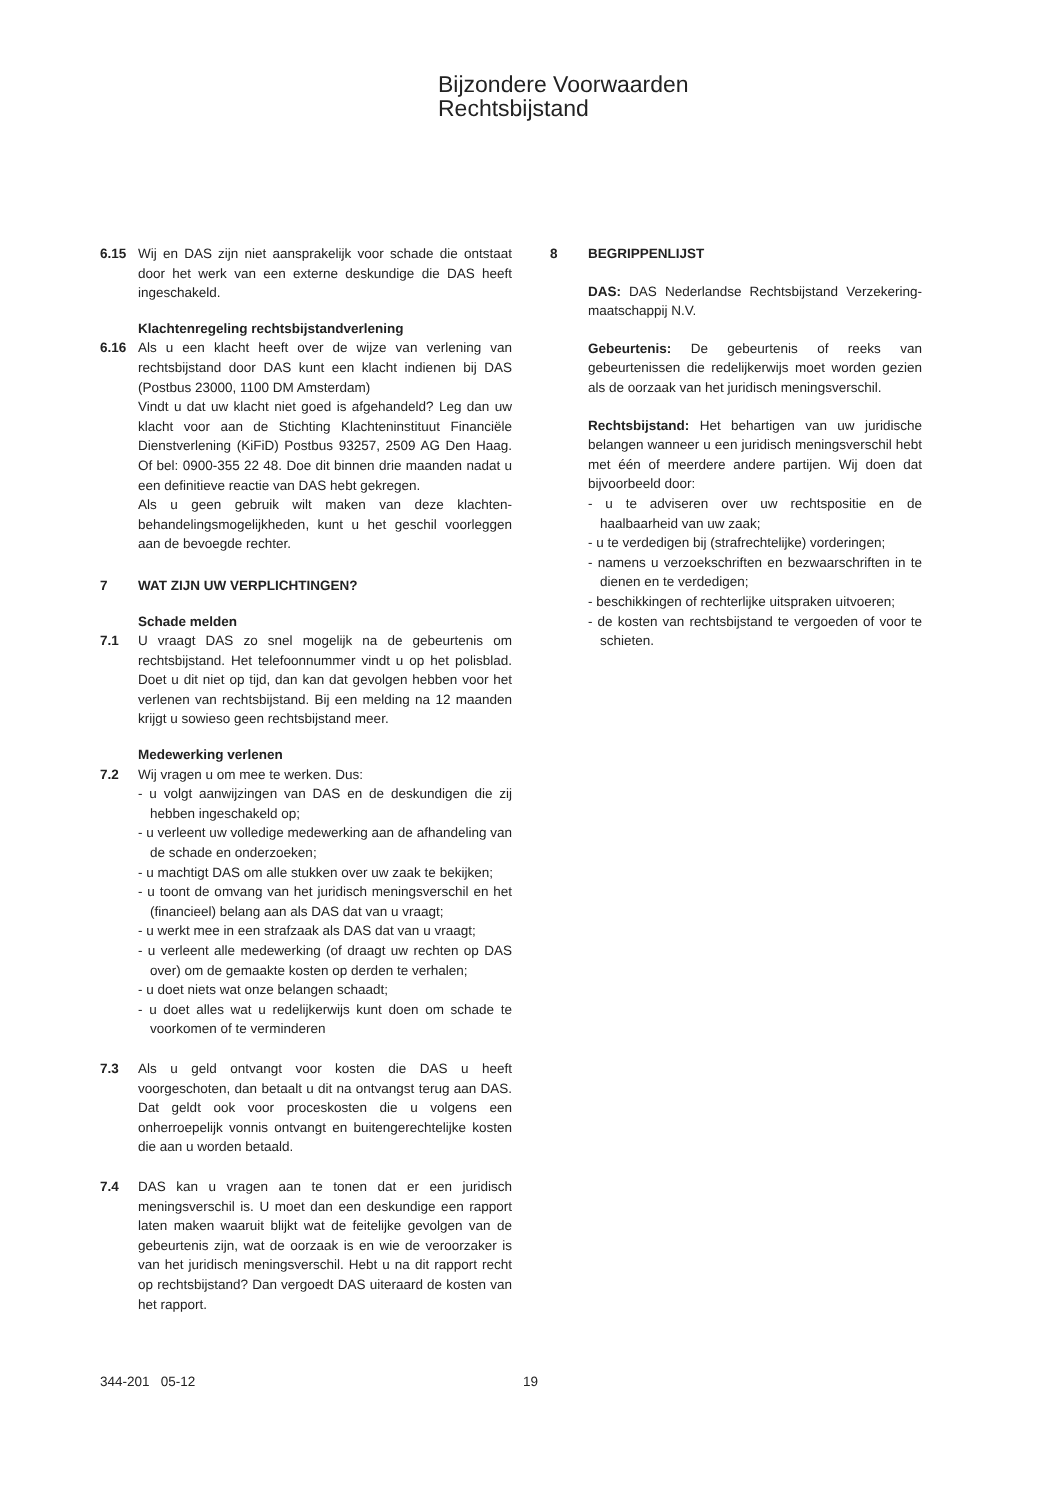Bijzondere Voorwaarden
Rechtsbijstand
6.15 Wij en DAS zijn niet aansprakelijk voor schade die ontstaat door het werk van een externe deskundige die DAS heeft ingeschakeld.
Klachtenregeling rechtsbijstandverlening
6.16 Als u een klacht heeft over de wijze van verlening van rechtsbijstand door DAS kunt een klacht indienen bij DAS (Postbus 23000, 1100 DM Amsterdam)
Vindt u dat uw klacht niet goed is afgehandeld? Leg dan uw klacht voor aan de Stichting Klachteninstituut Financiële Dienstverlening (KiFiD) Postbus 93257, 2509 AG Den Haag. Of bel: 0900-355 22 48. Doe dit binnen drie maanden nadat u een definitieve reactie van DAS hebt gekregen.
Als u geen gebruik wilt maken van deze klachten-behandelingsmogelijkheden, kunt u het geschil voorleggen aan de bevoegde rechter.
7 WAT ZIJN UW VERPLICHTINGEN?
Schade melden
7.1 U vraagt DAS zo snel mogelijk na de gebeurtenis om rechtsbijstand. Het telefoonnummer vindt u op het polisblad. Doet u dit niet op tijd, dan kan dat gevolgen hebben voor het verlenen van rechtsbijstand. Bij een melding na 12 maanden krijgt u sowieso geen rechtsbijstand meer.
Medewerking verlenen
7.2 Wij vragen u om mee te werken. Dus:
- u volgt aanwijzingen van DAS en de deskundigen die zij hebben ingeschakeld op;
- u verleent uw volledige medewerking aan de afhandeling van de schade en onderzoeken;
- u machtigt DAS om alle stukken over uw zaak te bekijken;
- u toont de omvang van het juridisch meningsverschil en het (financieel) belang aan als DAS dat van u vraagt;
- u werkt mee in een strafzaak als DAS dat van u vraagt;
- u verleent alle medewerking (of draagt uw rechten op DAS over) om de gemaakte kosten op derden te verhalen;
- u doet niets wat onze belangen schaadt;
- u doet alles wat u redelijkerwijs kunt doen om schade te voorkomen of te verminderen
7.3 Als u geld ontvangt voor kosten die DAS u heeft voorgeschoten, dan betaalt u dit na ontvangst terug aan DAS. Dat geldt ook voor proceskosten die u volgens een onherroepelijk vonnis ontvangt en buitengerechtelijke kosten die aan u worden betaald.
7.4 DAS kan u vragen aan te tonen dat er een juridisch meningsverschil is. U moet dan een deskundige een rapport laten maken waaruit blijkt wat de feitelijke gevolgen van de gebeurtenis zijn, wat de oorzaak is en wie de veroorzaker is van het juridisch meningsverschil. Hebt u na dit rapport recht op rechtsbijstand? Dan vergoedt DAS uiteraard de kosten van het rapport.
8 BEGRIPPENLIJST
DAS: DAS Nederlandse Rechtsbijstand Verzekering-maatschappij N.V.
Gebeurtenis: De gebeurtenis of reeks van gebeurtenissen die redelijkerwijs moet worden gezien als de oorzaak van het juridisch meningsverschil.
Rechtsbijstand: Het behartigen van uw juridische belangen wanneer u een juridisch meningsverschil hebt met één of meerdere andere partijen. Wij doen dat bijvoorbeeld door:
- u te adviseren over uw rechtspositie en de haalbaarheid van uw zaak;
- u te verdedigen bij (strafrechtelijke) vorderingen;
- namens u verzoekschriften en bezwaarschriften in te dienen en te verdedigen;
- beschikkingen of rechterlijke uitspraken uitvoeren;
- de kosten van rechtsbijstand te vergoeden of voor te schieten.
344-201 05-12 19